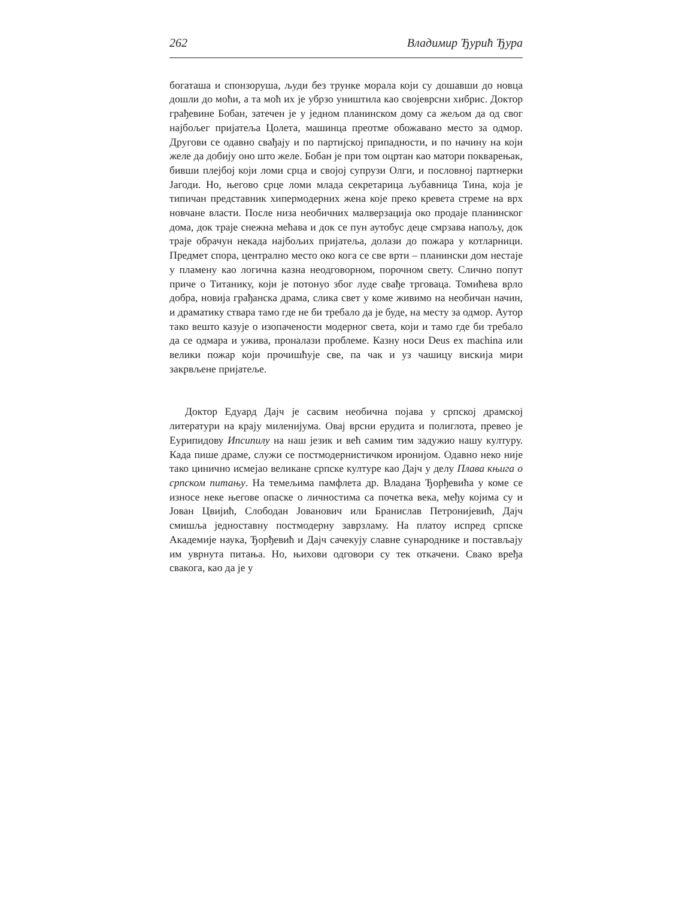262 Владимир Ђурић Ђура
богаташа и спонзоруша, људи без трунке морала који су дошавши до новца дошли до моћи, а та моћ их је убрзо уништила као својеврсни хибрис. Доктор грађевине Бобан, затечен је у једном планинском дому са жељом да од свог најбољег пријатеља Цолета, машинца преотме обожавано место за одмор. Другови се одавно свађају и по партијској припадности, и по начину на који желе да добију оно што желе. Бобан је при том оцртан као матори покварењак, бивши плејбој који ломи срца и својој супрузи Олги, и пословној партнерки Јагоди. Но, његово срце ломи млада секретарица љубавница Тина, која је типичан представник хипермодерних жена које преко кревета стреме на врх новчане власти. После низа необичних малверзација око продаје планинског дома, док траје снежна мећава и док се пун аутобус деце смрзава напољу, док траје обрачун некада најбољих пријатеља, долази до пожара у котларници. Предмет спора, централно место око кога се све врти – планински дом нестаје у пламену као логична казна неодговорном, порочном свету. Слично попут приче о Титанику, који је потонуо због луде свађе трговаца. Томићева врло добра, новија грађанска драма, слика свет у коме живимо на необичан начин, и драматику ствара тамо где не би требало да је буде, на месту за одмор. Аутор тако вешто казује о изопачености модерног света, који и тамо где би требало да се одмара и ужива, проналази проблеме. Казну носи Deus ex machina или велики пожар који прочишћује све, па чак и уз чашицу вискија мири закрвљене пријатеље.
Доктор Едуард Дајч је сасвим необична појава у српској драмској литератури на крају миленијума. Овај врсни ерудита и полиглота, превео је Еурипидову Ипсипилу на наш језик и већ самим тим задужио нашу културу. Када пише драме, служи се постмодернистичком иронијом. Одавно неко није тако цинично исмејао великане српске културе као Дајч у делу Плава књига о српском питању. На темељима памфлета др. Владана Ђорђевића у коме се износе неке његове опаске о личностима са почетка века, међу којима су и Јован Цвијић, Слободан Јованович или Бранислав Петронијевић, Дајч смишља једноставну постмодерну заврзламу. На платоу испред српске Академије наука, Ђорђевић и Дајч сачекују славне сународнике и постављају им уврнута питања. Но, њихови одговори су тек откачени. Свако вређа свакога, као да је у